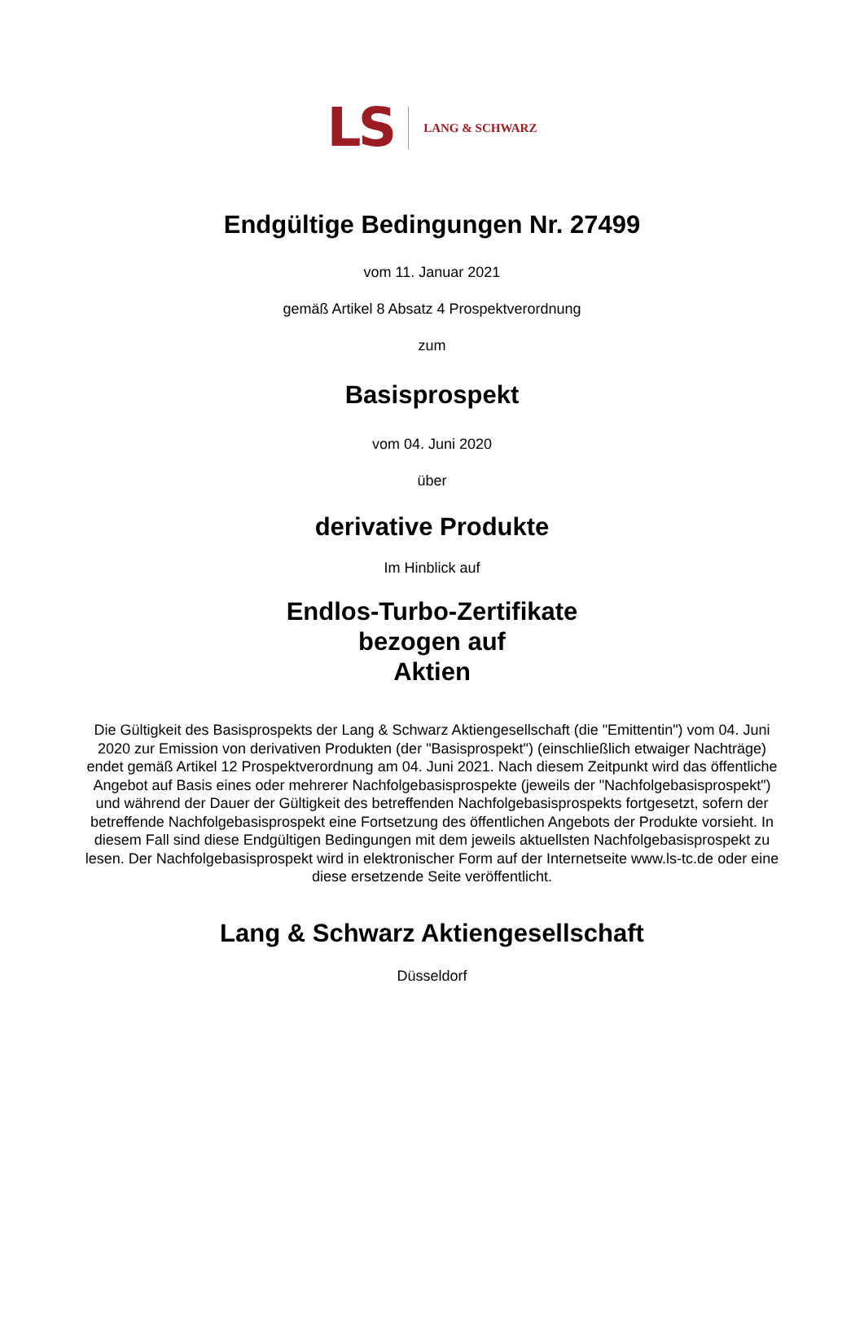LS LANG & SCHWARZ
Endgültige Bedingungen Nr. 27499
vom 11. Januar 2021
gemäß Artikel 8 Absatz 4 Prospektverordnung
zum
Basisprospekt
vom 04. Juni 2020
über
derivative Produkte
Im Hinblick auf
Endlos-Turbo-Zertifikate
bezogen auf
Aktien
Die Gültigkeit des Basisprospekts der Lang & Schwarz Aktiengesellschaft (die "Emittentin") vom 04. Juni 2020 zur Emission von derivativen Produkten (der "Basisprospekt") (einschließlich etwaiger Nachträge) endet gemäß Artikel 12 Prospektverordnung am 04. Juni 2021. Nach diesem Zeitpunkt wird das öffentliche Angebot auf Basis eines oder mehrerer Nachfolgebasisprospekte (jeweils der "Nachfolgebasisprospekt") und während der Dauer der Gültigkeit des betreffenden Nachfolgebasisprospekts fortgesetzt, sofern der betreffende Nachfolgebasisprospekt eine Fortsetzung des öffentlichen Angebots der Produkte vorsieht. In diesem Fall sind diese Endgültigen Bedingungen mit dem jeweils aktuellsten Nachfolgebasisprospekt zu lesen. Der Nachfolgebasisprospekt wird in elektronischer Form auf der Internetseite www.ls-tc.de oder eine diese ersetzende Seite veröffentlicht.
Lang & Schwarz Aktiengesellschaft
Düsseldorf